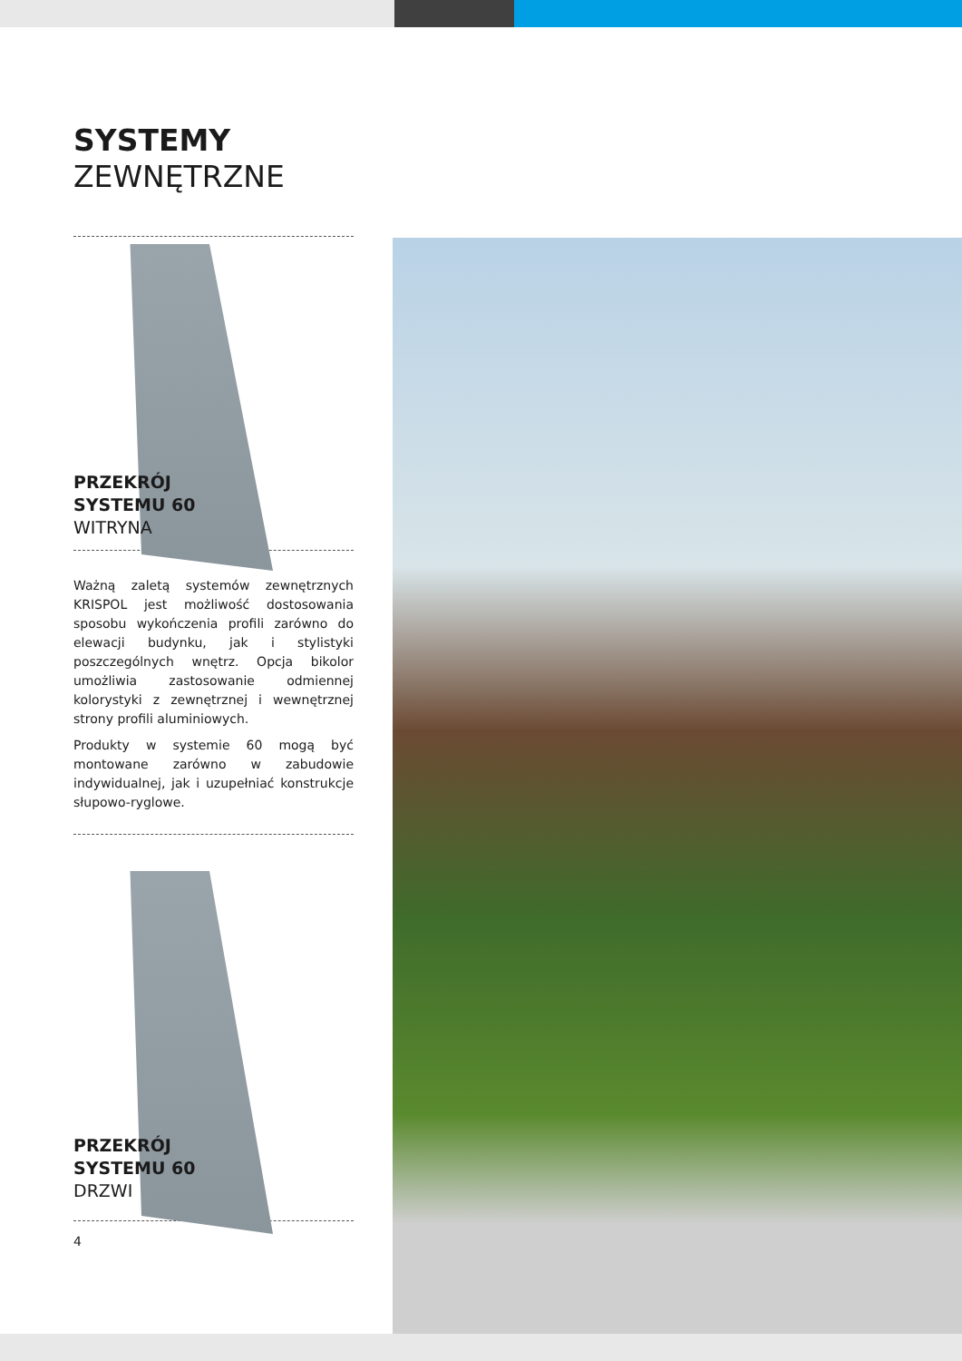SYSTEMY
ZEWNĘTRZNE
PRZEKRÓJ
SYSTEMU 60
WITRYNA
Ważną zaletą systemów zewnętrznych KRISPOL jest możliwość dostosowania sposobu wykończenia profili zarówno do elewacji budynku, jak i stylistyki poszczególnych wnętrz. Opcja bikolor umożliwia zastosowanie odmiennej kolorystyki z zewnętrznej i wewnętrznej strony profili aluminiowych.
Produkty w systemie 60 mogą być montowane zarówno w zabudowie indywidualnej, jak i uzupełniać konstrukcje słupowo-ryglowe.
PRZEKRÓJ
SYSTEMU 60
DRZWI
4